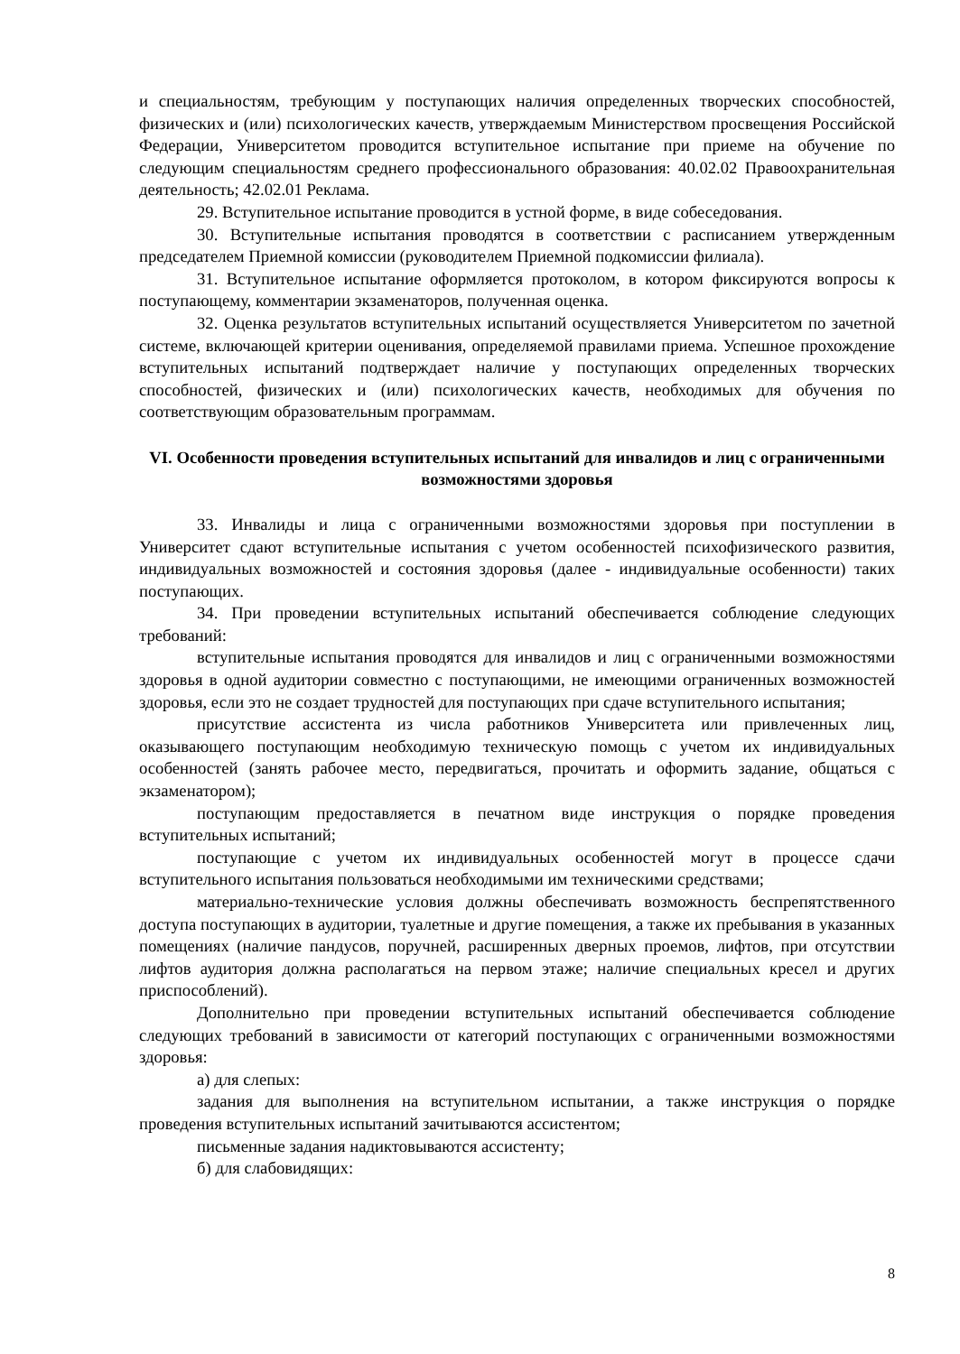и специальностям, требующим у поступающих наличия определенных творческих способностей, физических и (или) психологических качеств, утверждаемым Министерством просвещения Российской Федерации, Университетом проводится вступительное испытание при приеме на обучение по следующим специальностям среднего профессионального образования: 40.02.02 Правоохранительная деятельность; 42.02.01 Реклама.
29. Вступительное испытание проводится в устной форме, в виде собеседования.
30. Вступительные испытания проводятся в соответствии с расписанием утвержденным председателем Приемной комиссии (руководителем Приемной подкомиссии филиала).
31. Вступительное испытание оформляется протоколом, в котором фиксируются вопросы к поступающему, комментарии экзаменаторов, полученная оценка.
32. Оценка результатов вступительных испытаний осуществляется Университетом по зачетной системе, включающей критерии оценивания, определяемой правилами приема. Успешное прохождение вступительных испытаний подтверждает наличие у поступающих определенных творческих способностей, физических и (или) психологических качеств, необходимых для обучения по соответствующим образовательным программам.
VI. Особенности проведения вступительных испытаний для инвалидов и лиц с ограниченными возможностями здоровья
33. Инвалиды и лица с ограниченными возможностями здоровья при поступлении в Университет сдают вступительные испытания с учетом особенностей психофизического развития, индивидуальных возможностей и состояния здоровья (далее - индивидуальные особенности) таких поступающих.
34. При проведении вступительных испытаний обеспечивается соблюдение следующих требований:
вступительные испытания проводятся для инвалидов и лиц с ограниченными возможностями здоровья в одной аудитории совместно с поступающими, не имеющими ограниченных возможностей здоровья, если это не создает трудностей для поступающих при сдаче вступительного испытания;
присутствие ассистента из числа работников Университета или привлеченных лиц, оказывающего поступающим необходимую техническую помощь с учетом их индивидуальных особенностей (занять рабочее место, передвигаться, прочитать и оформить задание, общаться с экзаменатором);
поступающим предоставляется в печатном виде инструкция о порядке проведения вступительных испытаний;
поступающие с учетом их индивидуальных особенностей могут в процессе сдачи вступительного испытания пользоваться необходимыми им техническими средствами;
материально-технические условия должны обеспечивать возможность беспрепятственного доступа поступающих в аудитории, туалетные и другие помещения, а также их пребывания в указанных помещениях (наличие пандусов, поручней, расширенных дверных проемов, лифтов, при отсутствии лифтов аудитория должна располагаться на первом этаже; наличие специальных кресел и других приспособлений).
Дополнительно при проведении вступительных испытаний обеспечивается соблюдение следующих требований в зависимости от категорий поступающих с ограниченными возможностями здоровья:
а) для слепых:
задания для выполнения на вступительном испытании, а также инструкция о порядке проведения вступительных испытаний зачитываются ассистентом;
письменные задания надиктовываются ассистенту;
б) для слабовидящих:
8